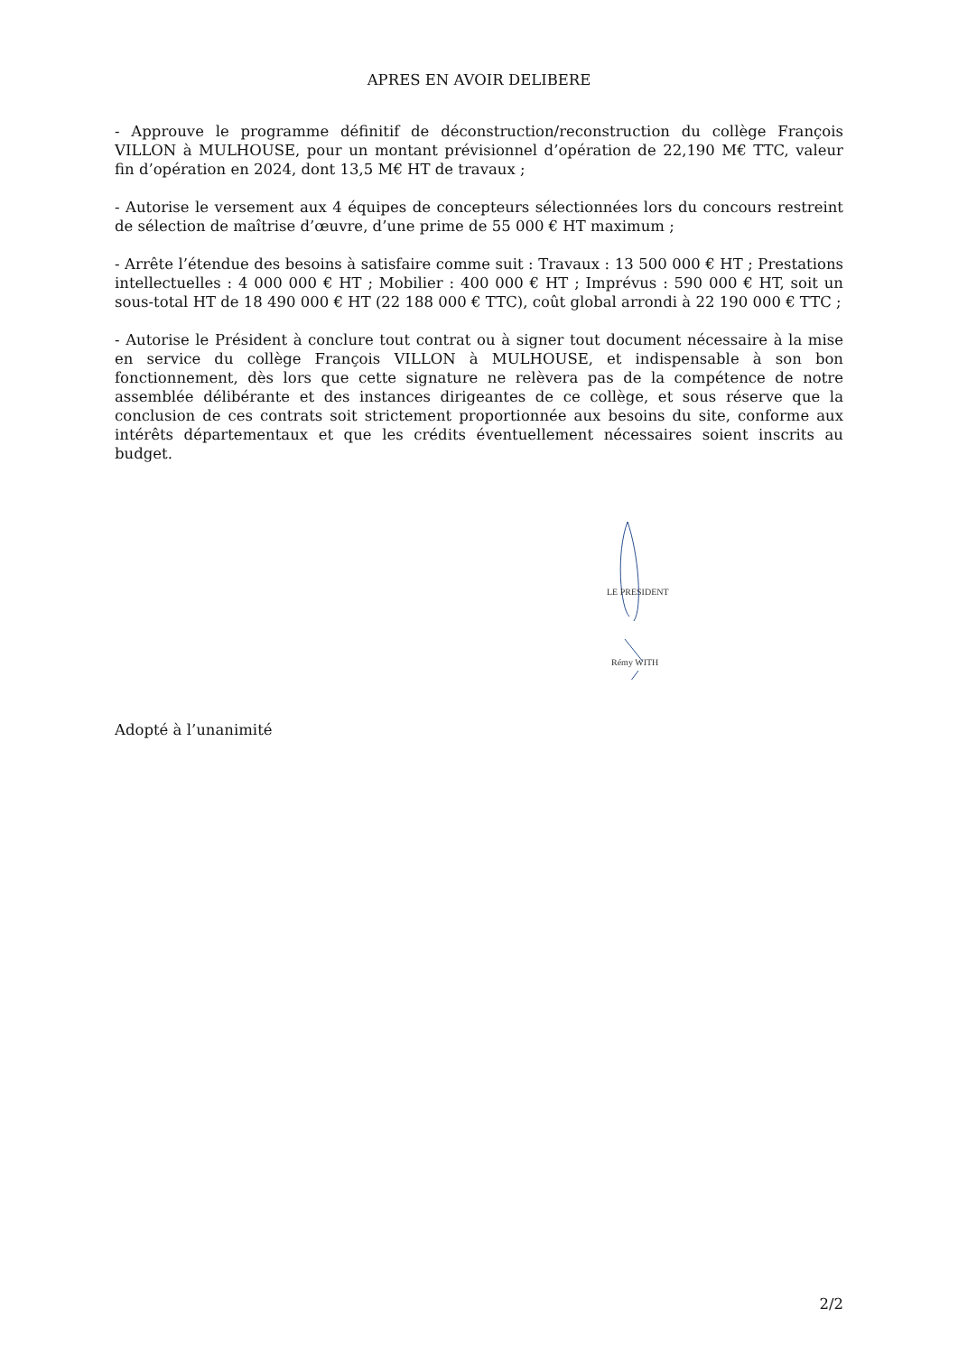APRES EN AVOIR DELIBERE
- Approuve le programme définitif de déconstruction/reconstruction du collège François VILLON à MULHOUSE, pour un montant prévisionnel d’opération de 22,190 M€ TTC, valeur fin d’opération en 2024, dont 13,5 M€ HT de travaux ;
- Autorise le versement aux 4 équipes de concepteurs sélectionnées lors du concours restreint de sélection de maîtrise d’œuvre, d’une prime de 55 000 € HT maximum ;
- Arrête l’étendue des besoins à satisfaire comme suit : Travaux : 13 500 000 € HT ; Prestations intellectuelles : 4 000 000 € HT ; Mobilier : 400 000 € HT ; Imprévus : 590 000 € HT, soit un sous-total HT de 18 490 000 € HT (22 188 000 € TTC), coût global arrondi à 22 190 000 € TTC ;
- Autorise le Président à conclure tout contrat ou à signer tout document nécessaire à la mise en service du collège François VILLON à MULHOUSE, et indispensable à son bon fonctionnement, dès lors que cette signature ne relèvera pas de la compétence de notre assemblée délibérante et des instances dirigeantes de ce collège, et sous réserve que la conclusion de ces contrats soit strictement proportionnée aux besoins du site, conforme aux intérêts départementaux et que les crédits éventuellement nécessaires soient inscrits au budget.
LE PRESIDENT
Rémy WITH
Adopté à l’unanimité
2/2